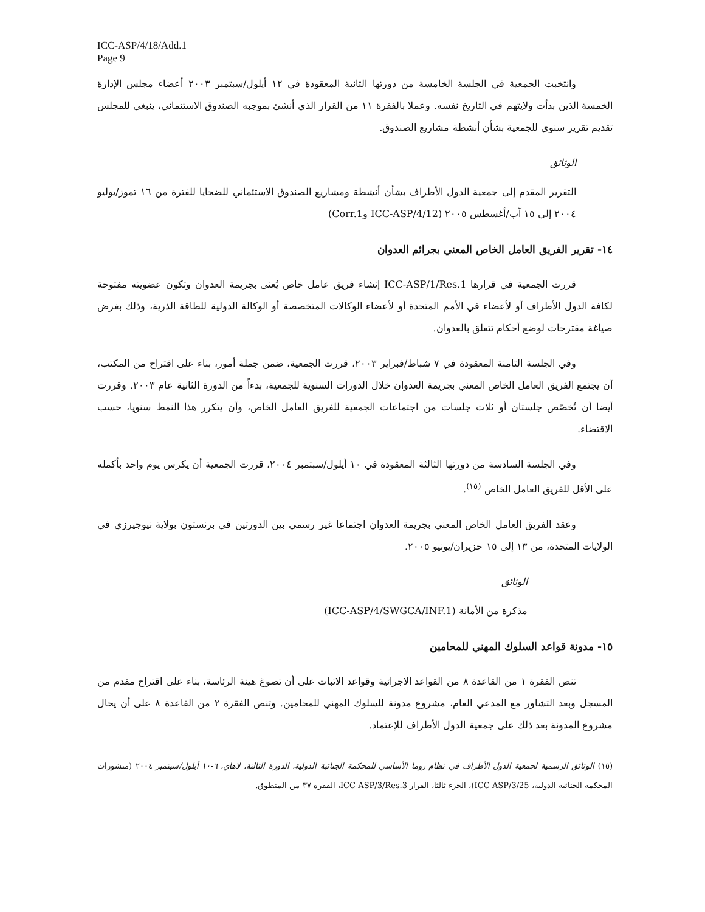ICC-ASP/4/18/Add.1
Page 9
وانتخبت الجمعية في الجلسة الخامسة من دورتها الثانية المعقودة في ١٢ أيلول/سبتمبر ٢٠٠٣ أعضاء مجلس الإدارة الخمسة الذين بدأت ولايتهم في التاريخ نفسه. وعملا بالفقرة ١١ من القرار الذي أنشئ بموجبه الصندوق الاستئماني، ينبغي للمجلس تقديم تقرير سنوي للجمعية بشأن أنشطة مشاريع الصندوق.
الوثائق
التقرير المقدم إلى جمعية الدول الأطراف بشأن أنشطة ومشاريع الصندوق الاستئماني للضحايا للفترة من ١٦ تموز/يوليو ٢٠٠٤ إلى ١٥ آب/أغسطس ٢٠٠٥ (ICC-ASP/4/12 وCorr.1)
١٤- تقرير الفريق العامل الخاص المعني بجرائم العدوان
قررت الجمعية في قرارها ICC-ASP/1/Res.1 إنشاء فريق عامل خاص يُعنى بجريمة العدوان وتكون عضويته مفتوحة لكافة الدول الأطراف أو لأعضاء في الأمم المتحدة أو لأعضاء الوكالات المتخصصة أو الوكالة الدولية للطاقة الذرية، وذلك بغرض صياغة مقترحات لوضع أحكام تتعلق بالعدوان.
وفي الجلسة الثامنة المعقودة في ٧ شباط/فبراير ٢٠٠٣، قررت الجمعية، ضمن جملة أمور، بناء على اقتراح من المكتب، أن يجتمع الفريق العامل الخاص المعني بجريمة العدوان خلال الدورات السنوية للجمعية، بدءاً من الدورة الثانية عام ٢٠٠٣. وقررت أيضا أن تُخصّص جلستان أو ثلاث جلسات من اجتماعات الجمعية للفريق العامل الخاص، وأن يتكرر هذا النمط سنويا، حسب الاقتضاء.
وفي الجلسة السادسة من دورتها الثالثة المعقودة في ١٠ أيلول/سبتمبر ٢٠٠٤، قررت الجمعية أن يكرس يوم واحد بأكمله على الأقل للفريق العامل الخاص <sup>(١٥)</sup>.
وعقد الفريق العامل الخاص المعني بجريمة العدوان اجتماعا غير رسمي بين الدورتين في برنستون بولاية نيوجيرزي في الولايات المتحدة، من ١٣ إلى ١٥ حزيران/يونيو ٢٠٠٥.
الوثائق
مذكرة من الأمانة (ICC-ASP/4/SWGCA/INF.1)
١٥- مدونة قواعد السلوك المهني للمحامين
تنص الفقرة ١ من القاعدة ٨ من القواعد الاجرائية وقواعد الاثبات على أن تصوغ هيئة الرئاسة، بناء على اقتراح مقدم من المسجل وبعد التشاور مع المدعي العام، مشروع مدونة للسلوك المهني للمحامين. وتنص الفقرة ٢ من القاعدة ٨ على أن يحال مشروع المدونة بعد ذلك على جمعية الدول الأطراف للإعتماد.
(١٥) الوثائق الرسمية لجمعية الدول الأطراف في نظام روما الأساسي للمحكمة الجنائية الدولية، الدورة الثالثة، لاهاي، ٦-١٠ أيلول/سبتمبر ٢٠٠٤ (منشورات المحكمة الجنائية الدولية، ICC-ASP/3/25)، الجزء ثالثا، القرار ICC-ASP/3/Res.3، الفقرة ٣٧ من المنطوق.